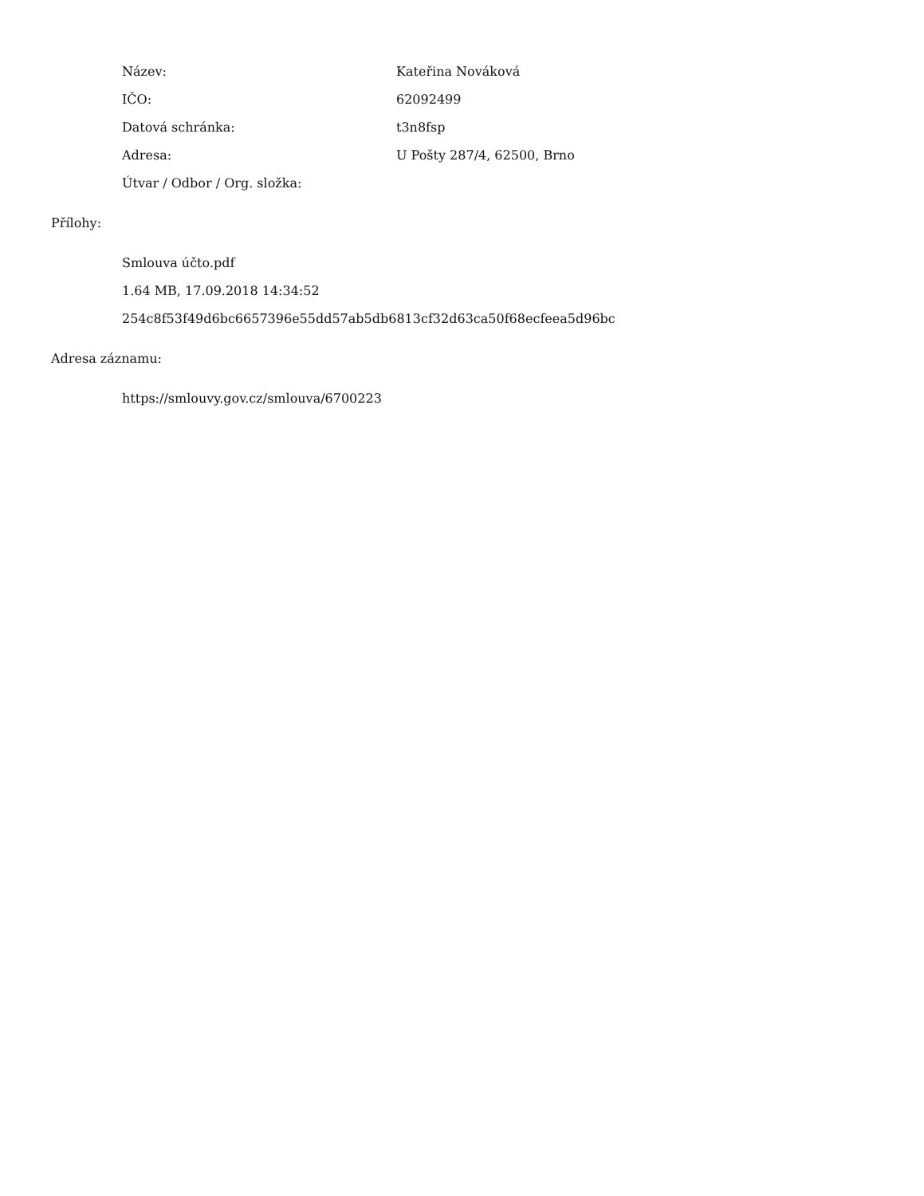| Název: | Kateřina Nováková |
| IČO: | 62092499 |
| Datová schránka: | t3n8fsp |
| Adresa: | U Pošty 287/4, 62500, Brno |
| Útvar / Odbor / Org. složka: | |
Přílohy:
Smlouva účto.pdf
1.64 MB, 17.09.2018 14:34:52
254c8f53f49d6bc6657396e55dd57ab5db6813cf32d63ca50f68ecfeea5d96bc
Adresa záznamu:
https://smlouvy.gov.cz/smlouva/6700223